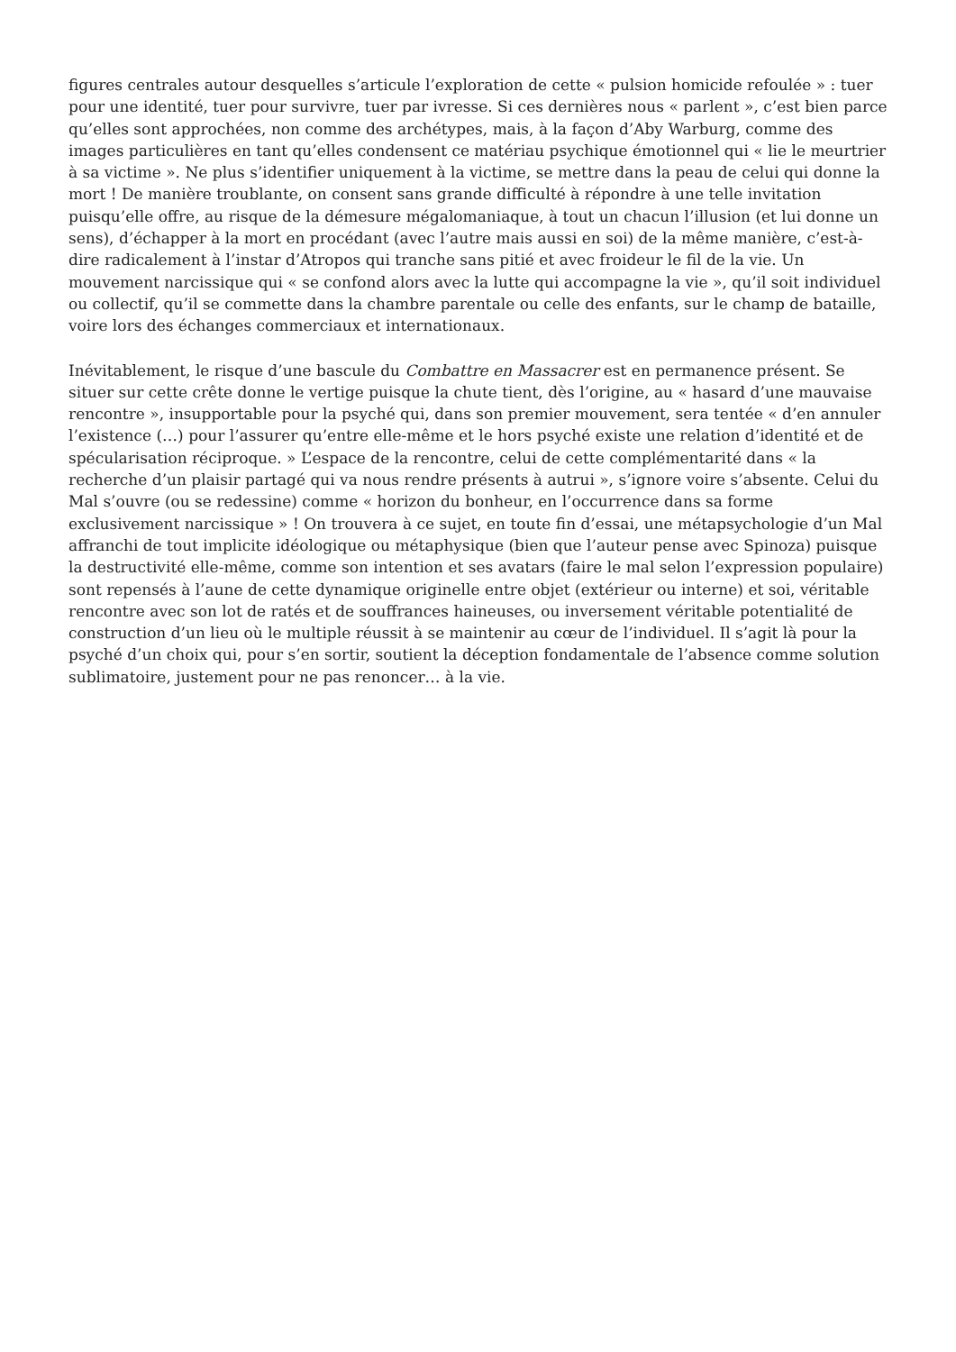figures centrales autour desquelles s’articule l’exploration de cette « pulsion homicide refoulée » : tuer pour une identité, tuer pour survivre, tuer par ivresse. Si ces dernières nous « parlent », c’est bien parce qu’elles sont approchées, non comme des archétypes, mais, à la façon d’Aby Warburg, comme des images particulières en tant qu’elles condensent ce matériau psychique émotionnel qui « lie le meurtrier à sa victime ». Ne plus s’identifier uniquement à la victime, se mettre dans la peau de celui qui donne la mort ! De manière troublante, on consent sans grande difficulté à répondre à une telle invitation puisqu’elle offre, au risque de la démesure mégalomaniaque, à tout un chacun l’illusion (et lui donne un sens), d’échapper à la mort en procédant (avec l’autre mais aussi en soi) de la même manière, c’est-à-dire radicalement à l’instar d’Atropos qui tranche sans pitié et avec froideur le fil de la vie. Un mouvement narcissique qui « se confond alors avec la lutte qui accompagne la vie », qu’il soit individuel ou collectif, qu’il se commette dans la chambre parentale ou celle des enfants, sur le champ de bataille, voire lors des échanges commerciaux et internationaux.
Inévitablement, le risque d’une bascule du Combattre en Massacrer est en permanence présent. Se situer sur cette crête donne le vertige puisque la chute tient, dès l’origine, au « hasard d’une mauvaise rencontre », insupportable pour la psyché qui, dans son premier mouvement, sera tentée « d’en annuler l’existence (…) pour l’assurer qu’entre elle-même et le hors psyché existe une relation d’identité et de spécularisation réciproque. » L’espace de la rencontre, celui de cette complémentarité dans « la recherche d’un plaisir partagé qui va nous rendre présents à autrui », s’ignore voire s’absente. Celui du Mal s’ouvre (ou se redessine) comme « horizon du bonheur, en l’occurrence dans sa forme exclusivement narcissique » ! On trouvera à ce sujet, en toute fin d’essai, une métapsychologie d’un Mal affranchi de tout implicite idéologique ou métaphysique (bien que l’auteur pense avec Spinoza) puisque la destructivité elle-même, comme son intention et ses avatars (faire le mal selon l’expression populaire) sont repensés à l’aune de cette dynamique originelle entre objet (extérieur ou interne) et soi, véritable rencontre avec son lot de ratés et de souffrances haineuses, ou inversement véritable potentialité de construction d’un lieu où le multiple réussit à se maintenir au cœur de l’individuel. Il s’agit là pour la psyché d’un choix qui, pour s’en sortir, soutient la déception fondamentale de l’absence comme solution sublimatoire, justement pour ne pas renoncer… à la vie.